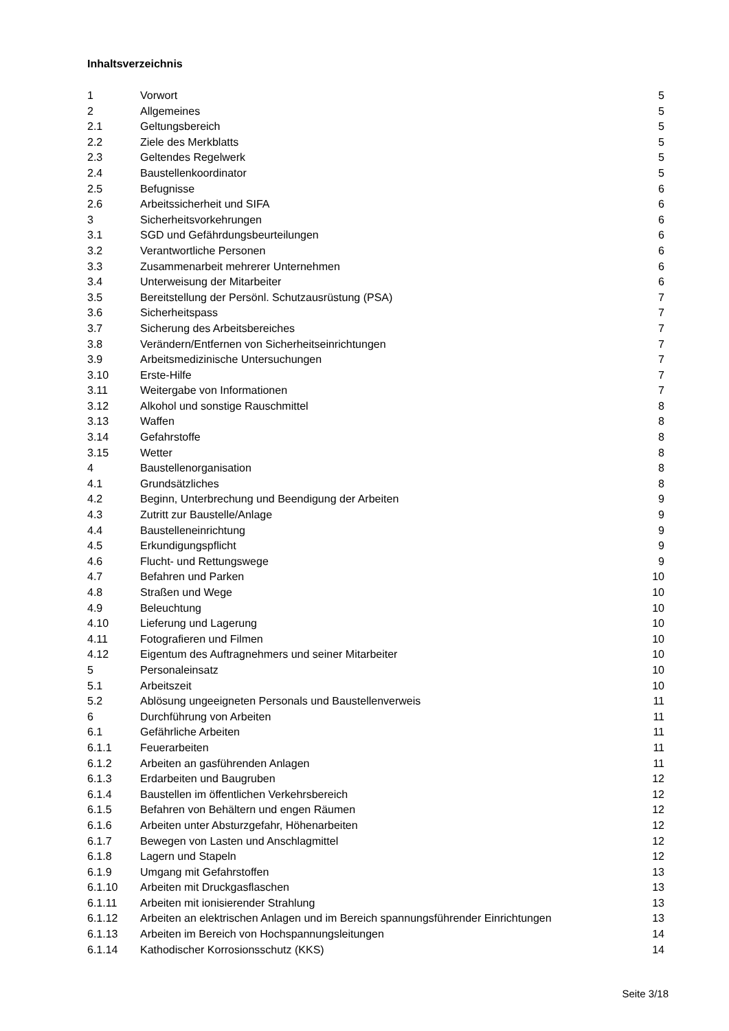Inhaltsverzeichnis
| 1 | Vorwort | 5 |
| 2 | Allgemeines | 5 |
| 2.1 | Geltungsbereich | 5 |
| 2.2 | Ziele des Merkblatts | 5 |
| 2.3 | Geltendes Regelwerk | 5 |
| 2.4 | Baustellenkoordinator | 5 |
| 2.5 | Befugnisse | 6 |
| 2.6 | Arbeitssicherheit und SIFA | 6 |
| 3 | Sicherheitsvorkehrungen | 6 |
| 3.1 | SGD und Gefährdungsbeurteilungen | 6 |
| 3.2 | Verantwortliche Personen | 6 |
| 3.3 | Zusammenarbeit mehrerer Unternehmen | 6 |
| 3.4 | Unterweisung der Mitarbeiter | 6 |
| 3.5 | Bereitstellung der Persönl. Schutzausrüstung (PSA) | 7 |
| 3.6 | Sicherheitspass | 7 |
| 3.7 | Sicherung des Arbeitsbereiches | 7 |
| 3.8 | Verändern/Entfernen von Sicherheitseinrichtungen | 7 |
| 3.9 | Arbeitsmedizinische Untersuchungen | 7 |
| 3.10 | Erste-Hilfe | 7 |
| 3.11 | Weitergabe von Informationen | 7 |
| 3.12 | Alkohol und sonstige Rauschmittel | 8 |
| 3.13 | Waffen | 8 |
| 3.14 | Gefahrstoffe | 8 |
| 3.15 | Wetter | 8 |
| 4 | Baustellenorganisation | 8 |
| 4.1 | Grundsätzliches | 8 |
| 4.2 | Beginn, Unterbrechung und Beendigung der Arbeiten | 9 |
| 4.3 | Zutritt zur Baustelle/Anlage | 9 |
| 4.4 | Baustelleneinrichtung | 9 |
| 4.5 | Erkundigungspflicht | 9 |
| 4.6 | Flucht- und Rettungswege | 9 |
| 4.7 | Befahren und Parken | 10 |
| 4.8 | Straßen und Wege | 10 |
| 4.9 | Beleuchtung | 10 |
| 4.10 | Lieferung und Lagerung | 10 |
| 4.11 | Fotografieren und Filmen | 10 |
| 4.12 | Eigentum des Auftragnehmers und seiner Mitarbeiter | 10 |
| 5 | Personaleinsatz | 10 |
| 5.1 | Arbeitszeit | 10 |
| 5.2 | Ablösung ungeeigneten Personals und Baustellenverweis | 11 |
| 6 | Durchführung von Arbeiten | 11 |
| 6.1 | Gefährliche Arbeiten | 11 |
| 6.1.1 | Feuerarbeiten | 11 |
| 6.1.2 | Arbeiten an gasführenden Anlagen | 11 |
| 6.1.3 | Erdarbeiten und Baugruben | 12 |
| 6.1.4 | Baustellen im öffentlichen Verkehrsbereich | 12 |
| 6.1.5 | Befahren von Behältern und engen Räumen | 12 |
| 6.1.6 | Arbeiten unter Absturzgefahr, Höhenarbeiten | 12 |
| 6.1.7 | Bewegen von Lasten und Anschlagmittel | 12 |
| 6.1.8 | Lagern und Stapeln | 12 |
| 6.1.9 | Umgang mit Gefahrstoffen | 13 |
| 6.1.10 | Arbeiten mit Druckgasflaschen | 13 |
| 6.1.11 | Arbeiten mit ionisierender Strahlung | 13 |
| 6.1.12 | Arbeiten an elektrischen Anlagen und im Bereich spannungsführender Einrichtungen | 13 |
| 6.1.13 | Arbeiten im Bereich von Hochspannungsleitungen | 14 |
| 6.1.14 | Kathodischer Korrosionsschutz (KKS) | 14 |
Seite 3/18